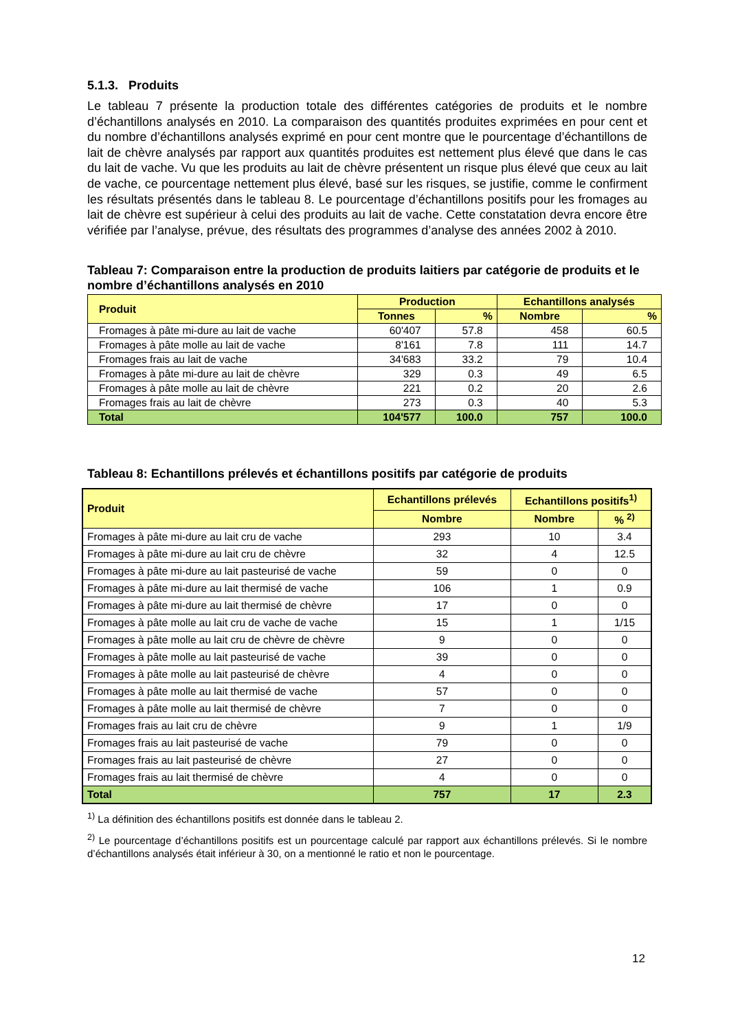5.1.3. Produits
Le tableau 7 présente la production totale des différentes catégories de produits et le nombre d’échantillons analysés en 2010. La comparaison des quantités produites exprimées en pour cent et du nombre d’échantillons analysés exprimé en pour cent montre que le pourcentage d’échantillons de lait de chèvre analysés par rapport aux quantités produites est nettement plus élevé que dans le cas du lait de vache. Vu que les produits au lait de chèvre présentent un risque plus élevé que ceux au lait de vache, ce pourcentage nettement plus élevé, basé sur les risques, se justifie, comme le confirment les résultats présentés dans le tableau 8. Le pourcentage d’échantillons positifs pour les fromages au lait de chèvre est supérieur à celui des produits au lait de vache. Cette constatation devra encore être vérifiée par l’analyse, prévue, des résultats des programmes d’analyse des années 2002 à 2010.
Tableau 7: Comparaison entre la production de produits laitiers par catégorie de produits et le nombre d’échantillons analysés en 2010
| Produit | Production | | Echantillons analysés | |
| --- | --- | --- | --- | --- |
| | Tonnes | % | Nombre | % |
| Fromages à pâte mi-dure au lait de vache | 60'407 | 57.8 | 458 | 60.5 |
| Fromages à pâte molle au lait de vache | 8'161 | 7.8 | 111 | 14.7 |
| Fromages frais au lait de vache | 34'683 | 33.2 | 79 | 10.4 |
| Fromages à pâte mi-dure au lait de chèvre | 329 | 0.3 | 49 | 6.5 |
| Fromages à pâte molle au lait de chèvre | 221 | 0.2 | 20 | 2.6 |
| Fromages frais au lait de chèvre | 273 | 0.3 | 40 | 5.3 |
| Total | 104'577 | 100.0 | 757 | 100.0 |
Tableau 8: Echantillons prélevés et échantillons positifs par catégorie de produits
| Produit | Echantillons prélevés | Echantillons positifs<sup>1)</sup> | |
| --- | --- | --- | --- |
| | Nombre | Nombre | % <sup>2)</sup> |
| Fromages à pâte mi-dure au lait cru de vache | 293 | 10 | 3.4 |
| Fromages à pâte mi-dure au lait cru de chèvre | 32 | 4 | 12.5 |
| Fromages à pâte mi-dure au lait pasteurisé de vache | 59 | 0 | 0 |
| Fromages à pâte mi-dure au lait thermisé de vache | 106 | 1 | 0.9 |
| Fromages à pâte mi-dure au lait thermisé de chèvre | 17 | 0 | 0 |
| Fromages à pâte molle au lait cru de vache de vache | 15 | 1 | 1/15 |
| Fromages à pâte molle au lait cru de chèvre de chèvre | 9 | 0 | 0 |
| Fromages à pâte molle au lait pasteurisé de vache | 39 | 0 | 0 |
| Fromages à pâte molle au lait pasteurisé de chèvre | 4 | 0 | 0 |
| Fromages à pâte molle au lait thermisé de vache | 57 | 0 | 0 |
| Fromages à pâte molle au lait thermisé de chèvre | 7 | 0 | 0 |
| Fromages frais au lait cru de chèvre | 9 | 1 | 1/9 |
| Fromages frais au lait pasteurisé de vache | 79 | 0 | 0 |
| Fromages frais au lait pasteurisé de chèvre | 27 | 0 | 0 |
| Fromages frais au lait thermisé de chèvre | 4 | 0 | 0 |
| Total | 757 | 17 | 2.3 |
<sup>1)</sup> La définition des échantillons positifs est donnée dans le tableau 2.
<sup>2)</sup> Le pourcentage d’échantillons positifs est un pourcentage calculé par rapport aux échantillons prélevés. Si le nombre d’échantillons analysés était inférieur à 30, on a mentionné le ratio et non le pourcentage.
12